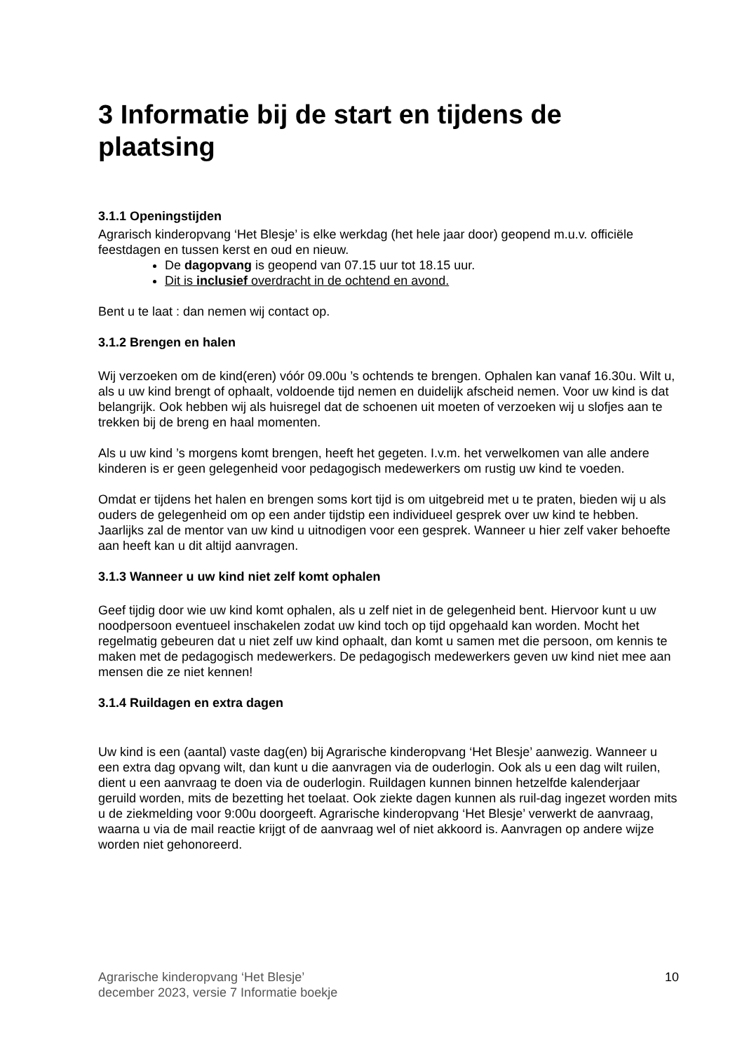3 Informatie bij de start en tijdens de plaatsing
3.1.1 Openingstijden
Agrarisch kinderopvang ‘Het Blesje’ is elke werkdag (het hele jaar door) geopend m.u.v. officiële feestdagen en tussen kerst en oud en nieuw.
De dagopvang is geopend van 07.15 uur tot 18.15 uur.
Dit is inclusief overdracht in de ochtend en avond.
Bent u te laat : dan nemen wij contact op.
3.1.2 Brengen en halen
Wij verzoeken om de kind(eren) vóór 09.00u ’s ochtends te brengen. Ophalen kan vanaf 16.30u. Wilt u, als u uw kind brengt of ophaalt, voldoende tijd nemen en duidelijk afscheid nemen. Voor uw kind is dat belangrijk. Ook hebben wij als huisregel dat de schoenen uit moeten of verzoeken wij u slofjes aan te trekken bij de breng en haal momenten.
Als u uw kind ’s morgens komt brengen, heeft het gegeten. I.v.m. het verwelkomen van alle andere kinderen is er geen gelegenheid voor pedagogisch medewerkers om rustig uw kind te voeden.
Omdat er tijdens het halen en brengen soms kort tijd is om uitgebreid met u te praten, bieden wij u als ouders de gelegenheid om op een ander tijdstip een individueel gesprek over uw kind te hebben. Jaarlijks zal de mentor van uw kind u uitnodigen voor een gesprek. Wanneer u hier zelf vaker behoefte aan heeft kan u dit altijd aanvragen.
3.1.3 Wanneer u uw kind niet zelf komt ophalen
Geef tijdig door wie uw kind komt ophalen, als u zelf niet in de gelegenheid bent. Hiervoor kunt u uw noodpersoon eventueel inschakelen zodat uw kind toch op tijd opgehaald kan worden. Mocht het regelmatig gebeuren dat u niet zelf uw kind ophaalt, dan komt u samen met die persoon, om kennis te maken met de pedagogisch medewerkers. De pedagogisch medewerkers geven uw kind niet mee aan mensen die ze niet kennen!
3.1.4 Ruildagen en extra dagen
Uw kind is een (aantal) vaste dag(en) bij Agrarische kinderopvang ‘Het Blesje’ aanwezig. Wanneer u een extra dag opvang wilt, dan kunt u die aanvragen via de ouderlogin. Ook als u een dag wilt ruilen, dient u een aanvraag te doen via de ouderlogin. Ruildagen kunnen binnen hetzelfde kalenderjaar geruild worden, mits de bezetting het toelaat. Ook ziekte dagen kunnen als ruil-dag ingezet worden mits u de ziekmelding voor 9:00u doorgeeft. Agrarische kinderopvang ‘Het Blesje’ verwerkt de aanvraag, waarna u via de mail reactie krijgt of de aanvraag wel of niet akkoord is. Aanvragen op andere wijze worden niet gehonoreerd.
Agrarische kinderopvang ‘Het Blesje’
december 2023, versie 7 Informatie boekje 10